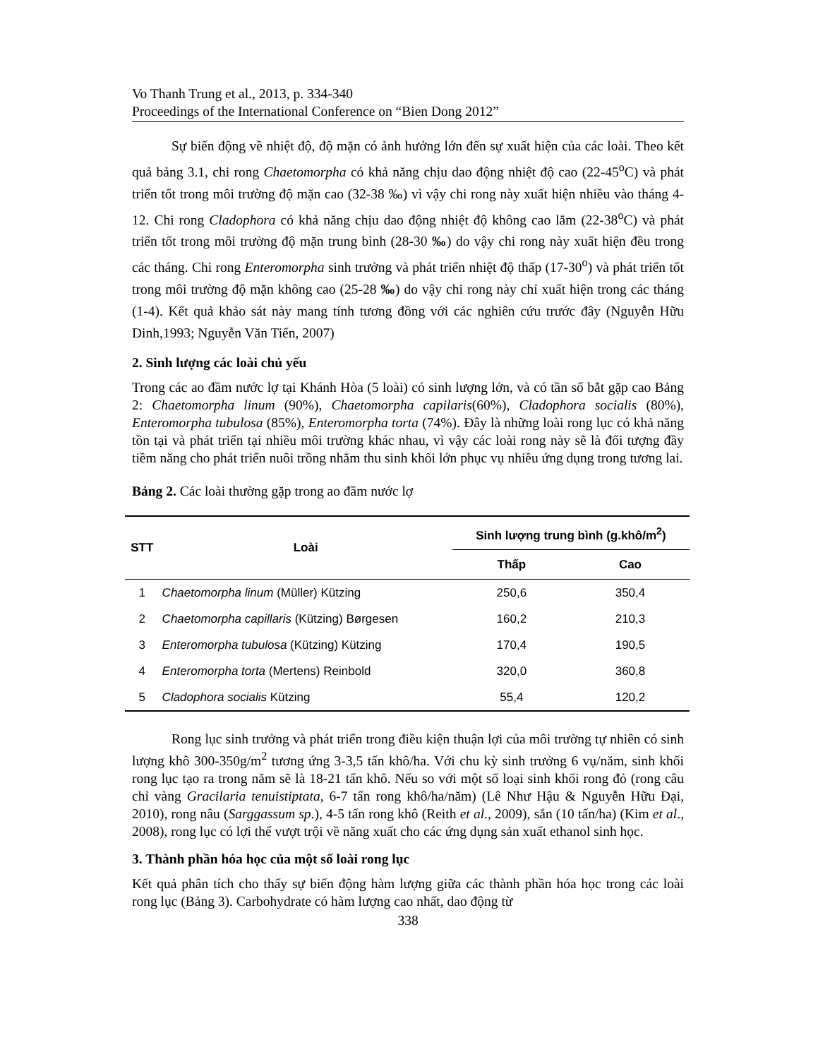Vo Thanh Trung et al., 2013, p. 334-340
Proceedings of the International Conference on “Bien Dong 2012”
Sự biến động về nhiệt độ, độ mặn có ảnh hưởng lớn đến sự xuất hiện của các loài. Theo kết quả bảng 3.1, chi rong Chaetomorpha có khả năng chịu dao động nhiệt độ cao (22-45<sup>o</sup>C) và phát triển tốt trong môi trường độ mặn cao (32-38 ‰) vì vậy chi rong này xuất hiện nhiều vào tháng 4-12. Chi rong Cladophora có khả năng chịu dao động nhiệt độ không cao lắm (22-38<sup>o</sup>C) và phát triển tốt trong môi trường độ mặn trung bình (28-30 ‰) do vậy chi rong này xuất hiện đều trong các tháng. Chi rong Enteromorpha sinh trưởng và phát triển nhiệt độ thấp (17-30<sup>o</sup>) và phát triển tốt trong môi trường độ mặn không cao (25-28 ‰) do vậy chi rong này chỉ xuất hiện trong các tháng (1-4). Kết quả khảo sát này mang tính tương đồng với các nghiên cứu trước đây (Nguyễn Hữu Dinh,1993; Nguyễn Văn Tiến, 2007)
2. Sinh lượng các loài chủ yếu
Trong các ao đầm nước lợ tại Khánh Hòa (5 loài) có sinh lượng lớn, và có tần số bắt gặp cao Bảng 2: Chaetomorpha linum (90%), Chaetomorpha capilaris(60%), Cladophora socialis (80%), Enteromorpha tubulosa (85%), Enteromorpha torta (74%). Đây là những loài rong lục có khả năng tồn tại và phát triển tại nhiều môi trường khác nhau, vì vậy các loài rong này sẽ là đối tượng đầy tiềm năng cho phát triển nuôi trồng nhằm thu sinh khối lớn phục vụ nhiều ứng dụng trong tương lai.
Bảng 2. Các loài thường gặp trong ao đầm nước lợ
| STT | Loài | Sinh lượng trung bình (g.khô/m<sup>2</sup>) | |
| --- | --- | --- | --- |
| | | Thấp | Cao |
| 1 | Chaetomorpha linum (Müller) Kützing | 250,6 | 350,4 |
| 2 | Chaetomorpha capillaris (Kützing) Børgesen | 160,2 | 210,3 |
| 3 | Enteromorpha tubulosa (Kützing) Kützing | 170,4 | 190,5 |
| 4 | Enteromorpha torta (Mertens) Reinbold | 320,0 | 360,8 |
| 5 | Cladophora socialis Kützing | 55,4 | 120,2 |
Rong lục sinh trưởng và phát triển trong điều kiện thuận lợi của môi trường tự nhiên có sinh lượng khô 300-350g/m<sup>2</sup> tương ứng 3-3,5 tấn khô/ha. Với chu kỳ sinh trưởng 6 vụ/năm, sinh khối rong lục tạo ra trong năm sẽ là 18-21 tấn khô. Nếu so với một số loại sinh khối rong đỏ (rong câu chỉ vàng Gracilaria tenuistiptata, 6-7 tấn rong khô/ha/năm) (Lê Như Hậu & Nguyễn Hữu Đại, 2010), rong nâu (Sarggassum sp.), 4-5 tấn rong khô (Reith et al., 2009), sắn (10 tấn/ha) (Kim et al., 2008), rong lục có lợi thế vượt trội về năng xuất cho các ứng dụng sản xuất ethanol sinh học.
3. Thành phần hóa học của một số loài rong lục
Kết quả phân tích cho thấy sự biến động hàm lượng giữa các thành phần hóa học trong các loài rong lục (Bảng 3). Carbohydrate có hàm lượng cao nhất, dao động từ
338